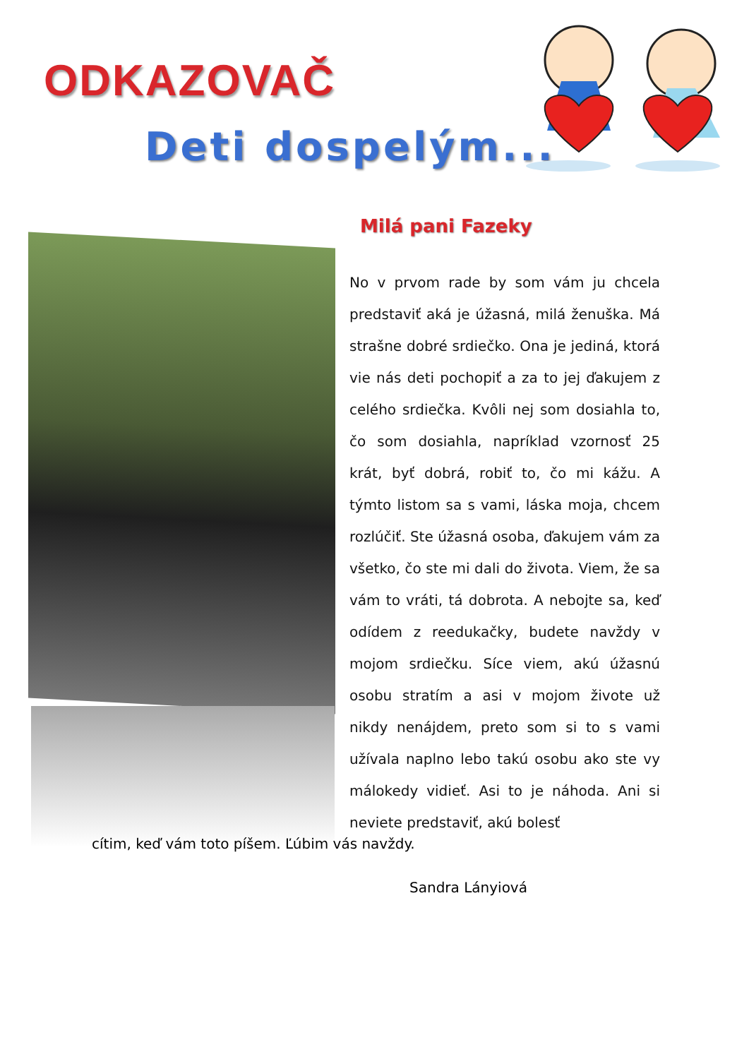ODKAZOVAČ
Deti dospelým...
Milá pani Fazeky
No v prvom rade by som vám ju chcela predstaviť aká je úžasná, milá ženuška. Má strašne dobré srdiečko. Ona je jediná, ktorá vie nás deti pochopiť a za to jej ďakujem z celého srdiečka. Kvôli nej som dosiahla to, čo som dosiahla, napríklad vzornosť 25 krát, byť dobrá, robiť to, čo mi kážu. A týmto listom sa s vami, láska moja, chcem rozlúčiť. Ste úžasná osoba, ďakujem vám za všetko, čo ste mi dali do života. Viem, že sa vám to vráti, tá dobrota. A nebojte sa, keď odídem z reedukačky, budete navždy v mojom srdiečku. Síce viem, akú úžasnú osobu stratím a asi v mojom živote už nikdy nenájdem, preto som si to s vami užívala naplno lebo takú osobu ako ste vy málokedy vidieť. Asi to je náhoda. Ani si neviete predstaviť, akú bolesť
cítim, keď vám toto píšem. Ľúbim vás navždy.
Sandra Lányiová